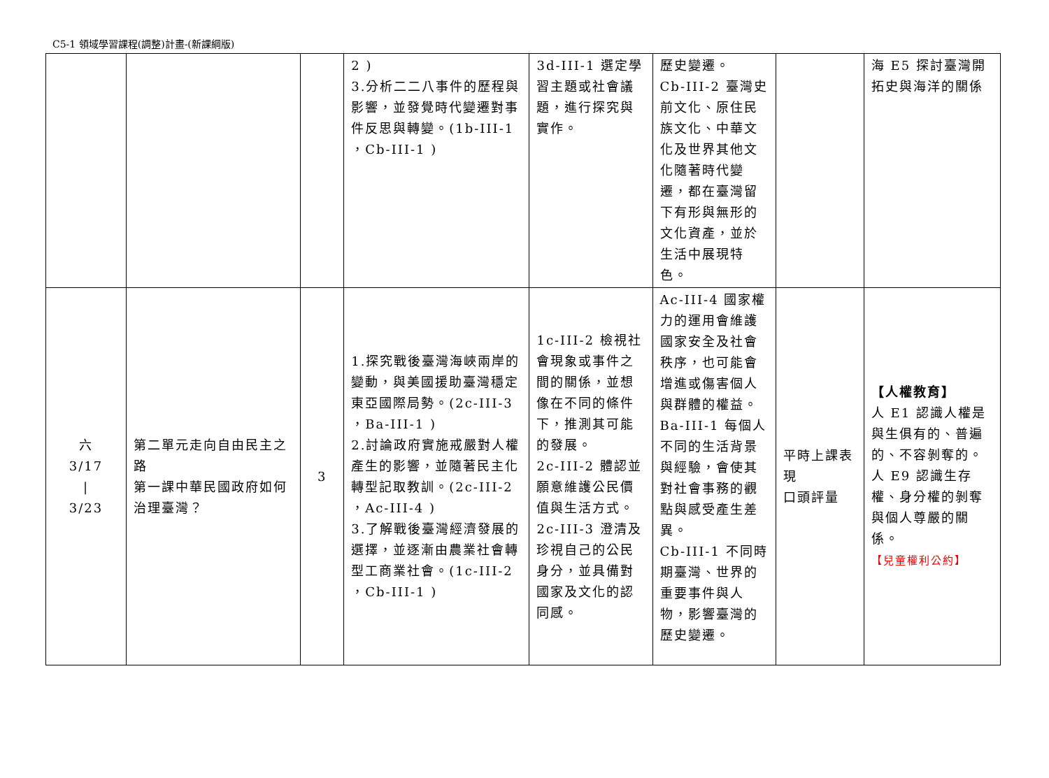C5-1 領域學習課程(調整)計畫-(新課綱版)
| | | | 2 ) 3.分析二二八事件的歷程與影響，並發覺時代變遷對事件反思與轉變。(1b-III-1 ，Cb-III-1 ) | 3d-III-1 選定學習主題或社會議題，進行探究與實作。 | 歷史變遷。 Cb-III-2 臺灣史前文化、原住民族文化、中華文化及世界其他文化隨著時代變遷，都在臺灣留下有形與無形的文化資產，並於生活中展現特色。 | | 海 E5 探討臺灣開拓史與海洋的關係 |
| 六 3/17 / 3/23 | 第二單元走向自由民主之路 第一課中華民國政府如何治理臺灣？ | 3 | 1.探究戰後臺灣海峽兩岸的變動，與美國援助臺灣穩定東亞國際局勢。(2c-III-3 ，Ba-III-1 ) 2.討論政府實施戒嚴對人權產生的影響，並隨著民主化轉型記取教訓。(2c-III-2 ，Ac-III-4 ) 3.了解戰後臺灣經濟發展的選擇，並逐漸由農業社會轉型工商業社會。(1c-III-2 ，Cb-III-1 ) | 1c-III-2 檢視社會現象或事件之間的關係，並想像在不同的條件下，推測其可能的發展。 2c-III-2 體認並願意維護公民價值與生活方式。 2c-III-3 澄清及珍視自己的公民身分，並具備對國家及文化的認同感。 | Ac-III-4 國家權力的運用會維護國家安全及社會秩序，也可能會增進或傷害個人與群體的權益。 Ba-III-1 每個人不同的生活背景與經驗，會使其對社會事務的觀點與感受產生差異。 Cb-III-1 不同時期臺灣、世界的重要事件與人物，影響臺灣的歷史變遷。 | 平時上課表現 口頭評量 | 【人權教育】 人 E1 認識人權是與生俱有的、普遍的、不容剝奪的。 人 E9 認識生存權、身分權的剝奪與個人尊嚴的關係。 【兒童權利公約】 |